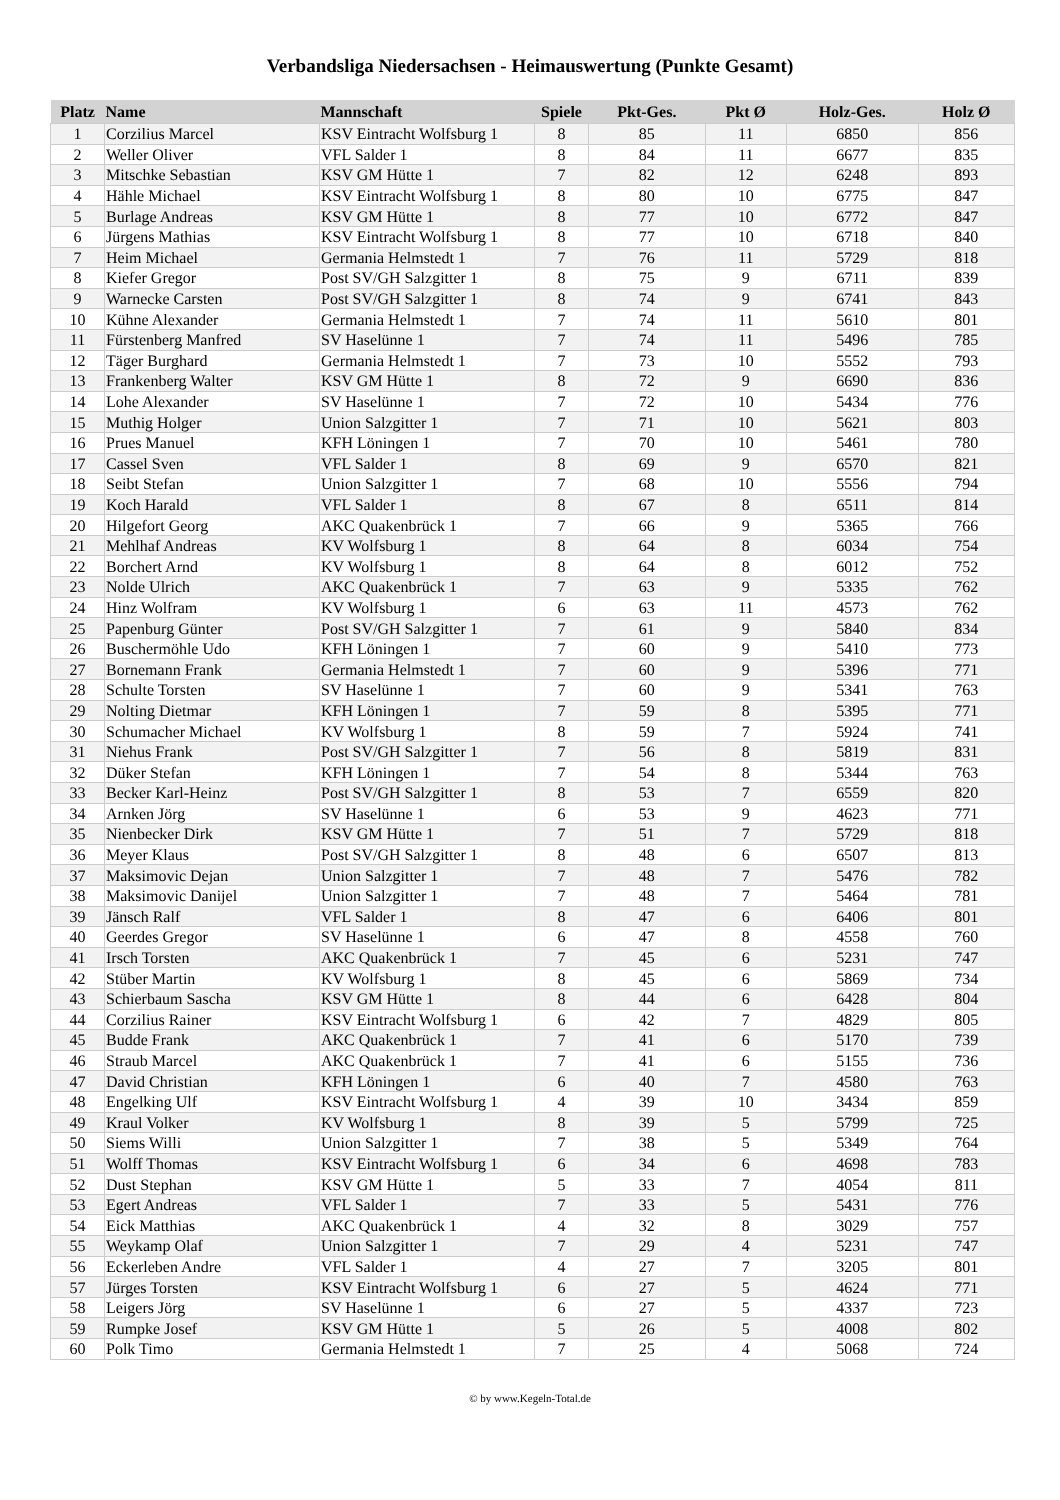Verbandsliga Niedersachsen - Heimauswertung (Punkte Gesamt)
| Platz | Name | Mannschaft | Spiele | Pkt-Ges. | Pkt Ø | Holz-Ges. | Holz Ø |
| --- | --- | --- | --- | --- | --- | --- | --- |
| 1 | Corzilius Marcel | KSV Eintracht Wolfsburg 1 | 8 | 85 | 11 | 6850 | 856 |
| 2 | Weller Oliver | VFL Salder 1 | 8 | 84 | 11 | 6677 | 835 |
| 3 | Mitschke Sebastian | KSV GM Hütte 1 | 7 | 82 | 12 | 6248 | 893 |
| 4 | Hähle Michael | KSV Eintracht Wolfsburg 1 | 8 | 80 | 10 | 6775 | 847 |
| 5 | Burlage Andreas | KSV GM Hütte 1 | 8 | 77 | 10 | 6772 | 847 |
| 6 | Jürgens Mathias | KSV Eintracht Wolfsburg 1 | 8 | 77 | 10 | 6718 | 840 |
| 7 | Heim Michael | Germania Helmstedt 1 | 7 | 76 | 11 | 5729 | 818 |
| 8 | Kiefer Gregor | Post SV/GH Salzgitter 1 | 8 | 75 | 9 | 6711 | 839 |
| 9 | Warnecke Carsten | Post SV/GH Salzgitter 1 | 8 | 74 | 9 | 6741 | 843 |
| 10 | Kühne Alexander | Germania Helmstedt 1 | 7 | 74 | 11 | 5610 | 801 |
| 11 | Fürstenberg Manfred | SV Haselünne 1 | 7 | 74 | 11 | 5496 | 785 |
| 12 | Täger Burghard | Germania Helmstedt 1 | 7 | 73 | 10 | 5552 | 793 |
| 13 | Frankenberg Walter | KSV GM Hütte 1 | 8 | 72 | 9 | 6690 | 836 |
| 14 | Lohe Alexander | SV Haselünne 1 | 7 | 72 | 10 | 5434 | 776 |
| 15 | Muthig Holger | Union Salzgitter 1 | 7 | 71 | 10 | 5621 | 803 |
| 16 | Prues Manuel | KFH Löningen 1 | 7 | 70 | 10 | 5461 | 780 |
| 17 | Cassel Sven | VFL Salder 1 | 8 | 69 | 9 | 6570 | 821 |
| 18 | Seibt Stefan | Union Salzgitter 1 | 7 | 68 | 10 | 5556 | 794 |
| 19 | Koch Harald | VFL Salder 1 | 8 | 67 | 8 | 6511 | 814 |
| 20 | Hilgefort Georg | AKC Quakenbrück 1 | 7 | 66 | 9 | 5365 | 766 |
| 21 | Mehlhaf Andreas | KV Wolfsburg 1 | 8 | 64 | 8 | 6034 | 754 |
| 22 | Borchert Arnd | KV Wolfsburg 1 | 8 | 64 | 8 | 6012 | 752 |
| 23 | Nolde Ulrich | AKC Quakenbrück 1 | 7 | 63 | 9 | 5335 | 762 |
| 24 | Hinz Wolfram | KV Wolfsburg 1 | 6 | 63 | 11 | 4573 | 762 |
| 25 | Papenburg Günter | Post SV/GH Salzgitter 1 | 7 | 61 | 9 | 5840 | 834 |
| 26 | Buschermöhle Udo | KFH Löningen 1 | 7 | 60 | 9 | 5410 | 773 |
| 27 | Bornemann Frank | Germania Helmstedt 1 | 7 | 60 | 9 | 5396 | 771 |
| 28 | Schulte Torsten | SV Haselünne 1 | 7 | 60 | 9 | 5341 | 763 |
| 29 | Nolting Dietmar | KFH Löningen 1 | 7 | 59 | 8 | 5395 | 771 |
| 30 | Schumacher Michael | KV Wolfsburg 1 | 8 | 59 | 7 | 5924 | 741 |
| 31 | Niehus Frank | Post SV/GH Salzgitter 1 | 7 | 56 | 8 | 5819 | 831 |
| 32 | Düker Stefan | KFH Löningen 1 | 7 | 54 | 8 | 5344 | 763 |
| 33 | Becker Karl-Heinz | Post SV/GH Salzgitter 1 | 8 | 53 | 7 | 6559 | 820 |
| 34 | Arnken Jörg | SV Haselünne 1 | 6 | 53 | 9 | 4623 | 771 |
| 35 | Nienbecker Dirk | KSV GM Hütte 1 | 7 | 51 | 7 | 5729 | 818 |
| 36 | Meyer Klaus | Post SV/GH Salzgitter 1 | 8 | 48 | 6 | 6507 | 813 |
| 37 | Maksimovic Dejan | Union Salzgitter 1 | 7 | 48 | 7 | 5476 | 782 |
| 38 | Maksimovic Danijel | Union Salzgitter 1 | 7 | 48 | 7 | 5464 | 781 |
| 39 | Jänsch Ralf | VFL Salder 1 | 8 | 47 | 6 | 6406 | 801 |
| 40 | Geerdes Gregor | SV Haselünne 1 | 6 | 47 | 8 | 4558 | 760 |
| 41 | Irsch Torsten | AKC Quakenbrück 1 | 7 | 45 | 6 | 5231 | 747 |
| 42 | Stüber Martin | KV Wolfsburg 1 | 8 | 45 | 6 | 5869 | 734 |
| 43 | Schierbaum Sascha | KSV GM Hütte 1 | 8 | 44 | 6 | 6428 | 804 |
| 44 | Corzilius Rainer | KSV Eintracht Wolfsburg 1 | 6 | 42 | 7 | 4829 | 805 |
| 45 | Budde Frank | AKC Quakenbrück 1 | 7 | 41 | 6 | 5170 | 739 |
| 46 | Straub Marcel | AKC Quakenbrück 1 | 7 | 41 | 6 | 5155 | 736 |
| 47 | David Christian | KFH Löningen 1 | 6 | 40 | 7 | 4580 | 763 |
| 48 | Engelking Ulf | KSV Eintracht Wolfsburg 1 | 4 | 39 | 10 | 3434 | 859 |
| 49 | Kraul Volker | KV Wolfsburg 1 | 8 | 39 | 5 | 5799 | 725 |
| 50 | Siems Willi | Union Salzgitter 1 | 7 | 38 | 5 | 5349 | 764 |
| 51 | Wolff Thomas | KSV Eintracht Wolfsburg 1 | 6 | 34 | 6 | 4698 | 783 |
| 52 | Dust Stephan | KSV GM Hütte 1 | 5 | 33 | 7 | 4054 | 811 |
| 53 | Egert Andreas | VFL Salder 1 | 7 | 33 | 5 | 5431 | 776 |
| 54 | Eick Matthias | AKC Quakenbrück 1 | 4 | 32 | 8 | 3029 | 757 |
| 55 | Weykamp Olaf | Union Salzgitter 1 | 7 | 29 | 4 | 5231 | 747 |
| 56 | Eckerleben Andre | VFL Salder 1 | 4 | 27 | 7 | 3205 | 801 |
| 57 | Jürges Torsten | KSV Eintracht Wolfsburg 1 | 6 | 27 | 5 | 4624 | 771 |
| 58 | Leigers Jörg | SV Haselünne 1 | 6 | 27 | 5 | 4337 | 723 |
| 59 | Rumpke Josef | KSV GM Hütte 1 | 5 | 26 | 5 | 4008 | 802 |
| 60 | Polk Timo | Germania Helmstedt 1 | 7 | 25 | 4 | 5068 | 724 |
© by www.Kegeln-Total.de